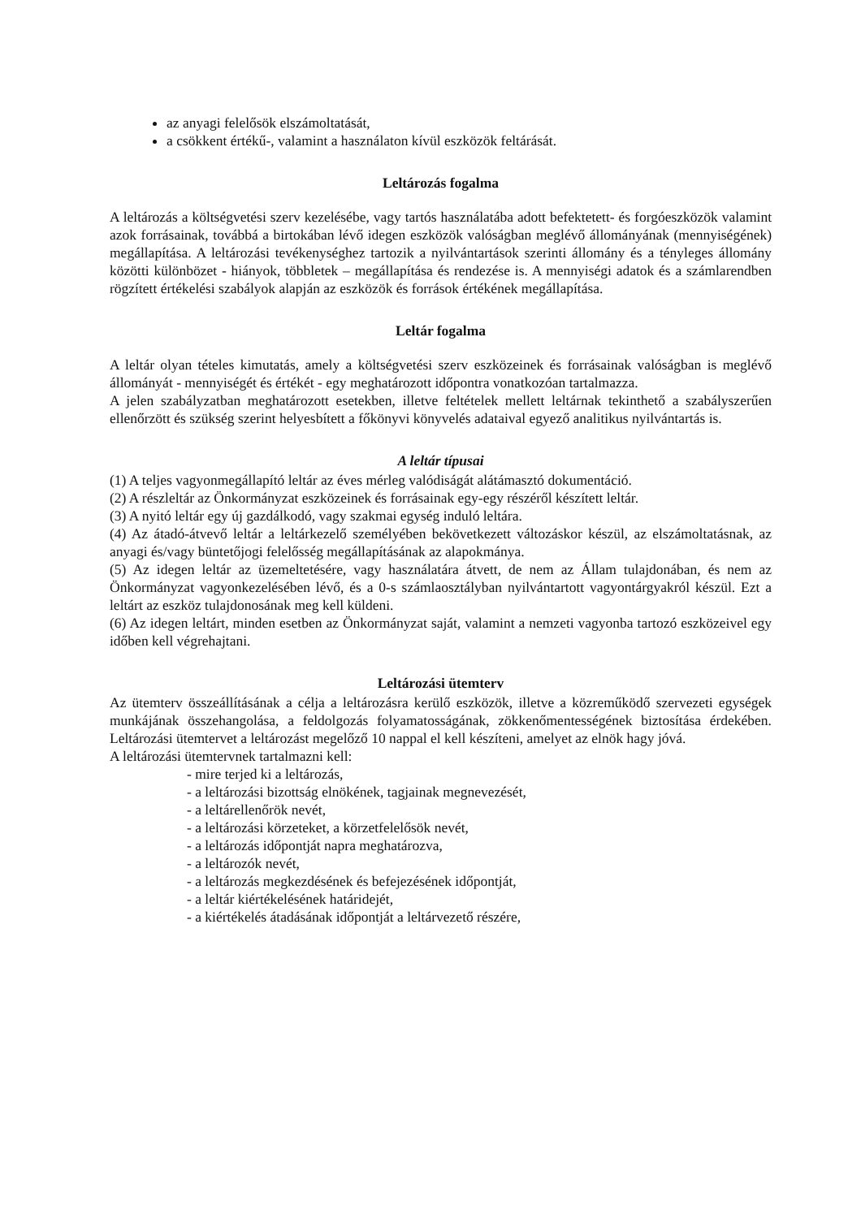az anyagi felelősök elszámoltatását,
a csökkent értékű-, valamint a használaton kívül eszközök feltárását.
Leltározás fogalma
A leltározás a költségvetési szerv kezelésébe, vagy tartós használatába adott befektetett- és forgóeszközök valamint azok forrásainak, továbbá a birtokában lévő idegen eszközök valóságban meglévő állományának (mennyiségének) megállapítása. A leltározási tevékenységhez tartozik a nyilvántartások szerinti állomány és a tényleges állomány közötti különbözet - hiányok, többletek – megállapítása és rendezése is. A mennyiségi adatok és a számlarendben rögzített értékelési szabályok alapján az eszközök és források értékének megállapítása.
Leltár fogalma
A leltár olyan tételes kimutatás, amely a költségvetési szerv eszközeinek és forrásainak valóságban is meglévő állományát - mennyiségét és értékét - egy meghatározott időpontra vonatkozóan tartalmazza.
A jelen szabályzatban meghatározott esetekben, illetve feltételek mellett leltárnak tekinthető a szabályszerűen ellenőrzött és szükség szerint helyesbített a főkönyvi könyvelés adataival egyező analitikus nyilvántartás is.
A leltár típusai
(1) A teljes vagyonmegállapító leltár az éves mérleg valódiságát alátámasztó dokumentáció.
(2) A részleltár az Önkormányzat eszközeinek és forrásainak egy-egy részéről készített leltár.
(3) A nyitó leltár egy új gazdálkodó, vagy szakmai egység induló leltára.
(4) Az átadó-átvevő leltár a leltárkezelő személyében bekövetkezett változáskor készül, az elszámoltatásnak, az anyagi és/vagy büntetőjogi felelősség megállapításának az alapokmánya.
(5) Az idegen leltár az üzemeltetésére, vagy használatára átvett, de nem az Állam tulajdonában, és nem az Önkormányzat vagyonkezelésében lévő, és a 0-s számlaosztályban nyilvántartott vagyontárgyakról készül. Ezt a leltárt az eszköz tulajdonosának meg kell küldeni.
(6) Az idegen leltárt, minden esetben az Önkormányzat saját, valamint a nemzeti vagyonba tartozó eszközeivel egy időben kell végrehajtani.
Leltározási ütemterv
Az ütemterv összeállításának a célja a leltározásra kerülő eszközök, illetve a közreműködő szervezeti egységek munkájának összehangolása, a feldolgozás folyamatosságának, zökkenőmentességének biztosítása érdekében. Leltározási ütemtervet a leltározást megelőző 10 nappal el kell készíteni, amelyet az elnök hagy jóvá.
A leltározási ütemtervnek tartalmazni kell:
- mire terjed ki a leltározás,
- a leltározási bizottság elnökének, tagjainak megnevezését,
- a leltárellenőrök nevét,
- a leltározási körzeteket, a körzetfelelősök nevét,
- a leltározás időpontját napra meghatározva,
- a leltározók nevét,
- a leltározás megkezdésének és befejezésének időpontját,
- a leltár kiértékelésének határidejét,
- a kiértékelés átadásának időpontját a leltárvezető részére,